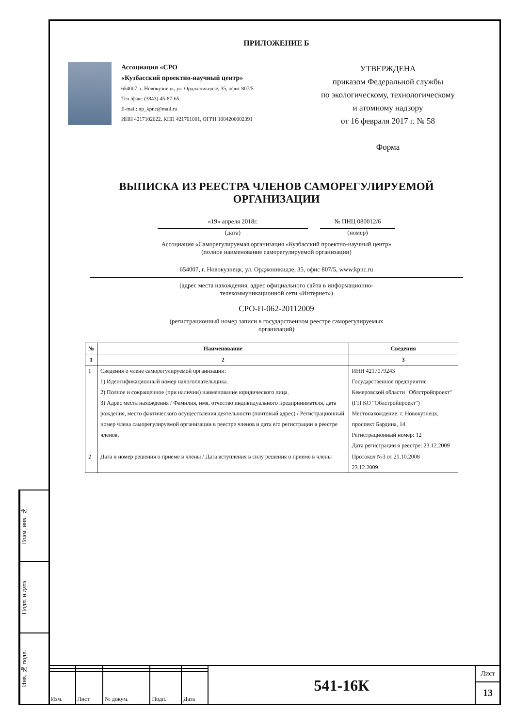Взам. инв. №
Подп. и дата
Инв. № подл.
ПРИЛОЖЕНИЕ Б
Ассоциация «СРО
«Кузбасский проектно-научный центр»
654007, г. Новокузнецк, ул. Орджоникидзе, 35, офис 807/5
Тел./факс (3843) 45-87-65
E-mail: np_kpnc@mail.ru
ИНН 4217102622, КПП 421701001, ОГРН 1084200002391
УТВЕРЖДЕНА
приказом Федеральной службы
по экологическому, технологическому
и атомному надзору
от 16 февраля 2017 г. № 58
Форма
ВЫПИСКА ИЗ РЕЕСТРА ЧЛЕНОВ САМОРЕГУЛИРУЕМОЙ
ОРГАНИЗАЦИИ
«19» апреля 2018г.
(дата)
№ ПНЦ 080012/6
(номер)
Ассоциация «Саморегулируемая организация «Кузбасский проектно-научный центр»
(полное наименование саморегулируемой организации)
654007, г. Новокузнецк, ул. Орджоникидзе, 35, офис 807/5, www.kpnc.ru
(адрес места нахождения, адрес официального сайта в информационно-
телекоммуникационной сети «Интернет»)
СРО-П-062-20112009
(регистрационный номер записи в государственном реестре саморегулируемых
организаций)
| № | Наименование | Сведения |
| --- | --- | --- |
| 1 | 2 | 3 |
| 1 | Сведения о члене саморегулируемой организации: 1) Идентификационный номер налогоплательщика. 2) Полное и сокращенное (при наличии) наименование юридического лица. 3) Адрес места нахождения / Фамилия, имя, отчество индивидуального предпринимателя, дата рождения, место фактического осуществления деятельности (почтовый адрес) / Регистрационный номер члена саморегулируемой организации в реестре членов и дата его регистрации в реестре членов. | ИНН 4217079243 Государственное предприятие Кемеровской области "Облстройпроект" (ГП КО "Облстройпроект") Местонахождение: г. Новокузнецк, проспект Бардина, 14 Регистрационный номер: 12 Дата регистрации в реестре: 23.12.2009 |
| 2 | Дата и номер решения о приеме в члены / Дата вступления в силу решения о приеме в члены | Протокол №3 от 21.10.2008 23.12.2009 |
| Изм. | Лист | № докум. | Подп. | Дата |
541-16К
Лист
13